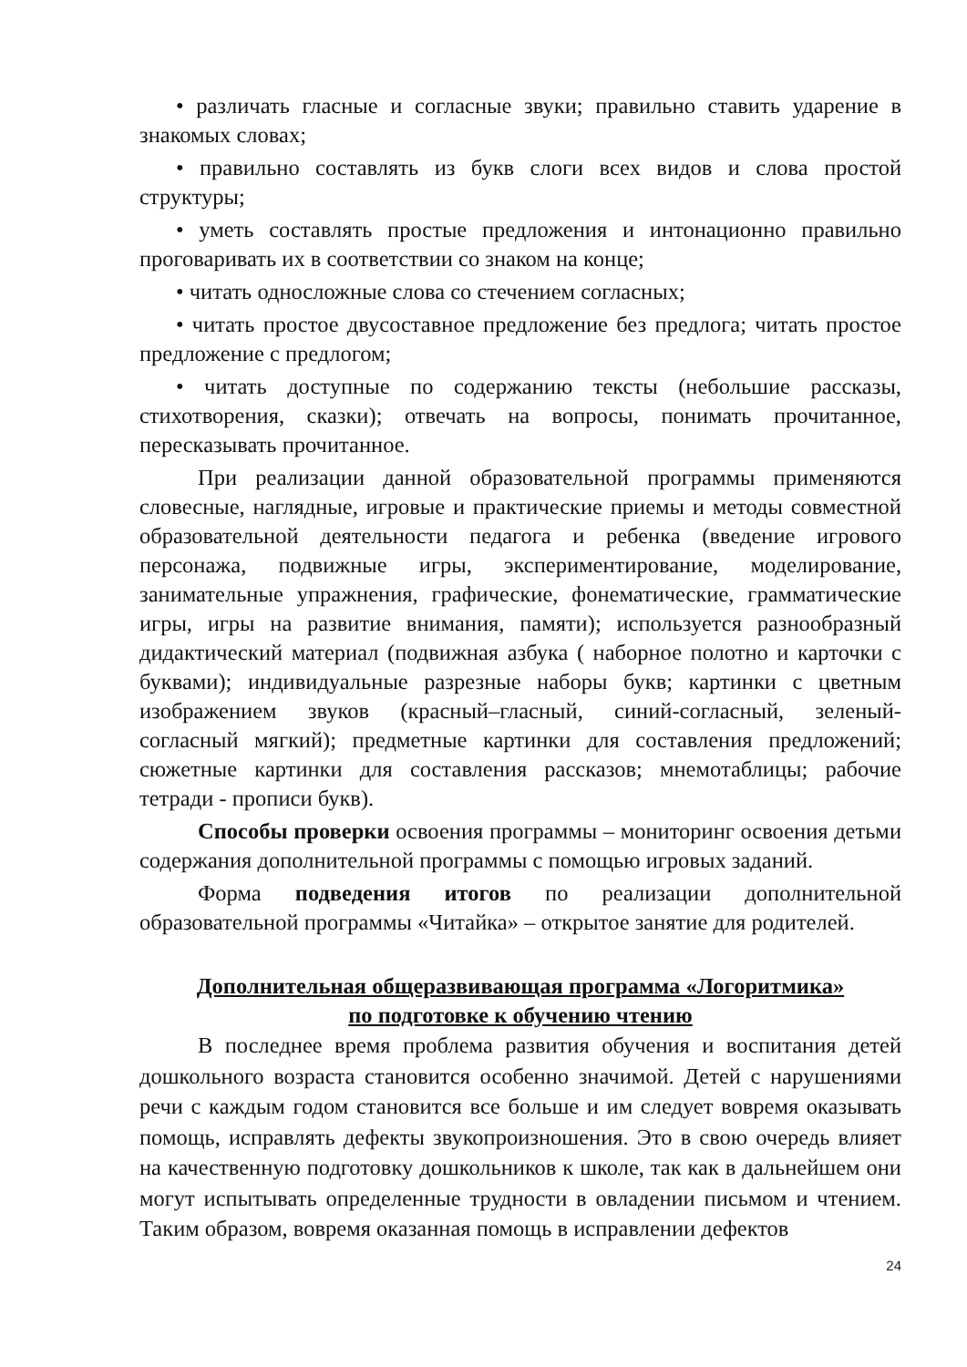• различать гласные и согласные звуки; правильно ставить ударение в знакомых словах;
• правильно составлять из букв слоги всех видов и слова простой структуры;
• уметь составлять простые предложения и интонационно правильно проговаривать их в соответствии со знаком на конце;
• читать односложные слова со стечением согласных;
• читать простое двусоставное предложение без предлога; читать простое предложение с предлогом;
• читать доступные по содержанию тексты (небольшие рассказы, стихотворения, сказки); отвечать на вопросы, понимать прочитанное, пересказывать прочитанное.
При реализации данной образовательной программы применяются словесные, наглядные, игровые и практические приемы и методы совместной образовательной деятельности педагога и ребенка (введение игрового персонажа, подвижные игры, экспериментирование, моделирование, занимательные упражнения, графические, фонематические, грамматические игры, игры на развитие внимания, памяти); используется разнообразный дидактический материал (подвижная азбука ( наборное полотно и карточки с буквами); индивидуальные разрезные наборы букв; картинки с цветным изображением звуков (красный–гласный, синий-согласный, зеленый- согласный мягкий); предметные картинки для составления предложений; сюжетные картинки для составления рассказов; мнемотаблицы; рабочие тетради - прописи букв).
Способы проверки освоения программы – мониторинг освоения детьми содержания дополнительной программы с помощью игровых заданий.
Форма подведения итогов по реализации дополнительной образовательной программы «Читайка» – открытое занятие для родителей.
Дополнительная общеразвивающая программа «Логоритмика»
по подготовке к обучению чтению
В последнее время проблема развития обучения и воспитания детей дошкольного возраста становится особенно значимой. Детей с нарушениями речи с каждым годом становится все больше и им следует вовремя оказывать помощь, исправлять дефекты звукопроизношения. Это в свою очередь влияет на качественную подготовку дошкольников к школе, так как в дальнейшем они могут испытывать определенные трудности в овладении письмом и чтением. Таким образом, вовремя оказанная помощь в исправлении дефектов
24